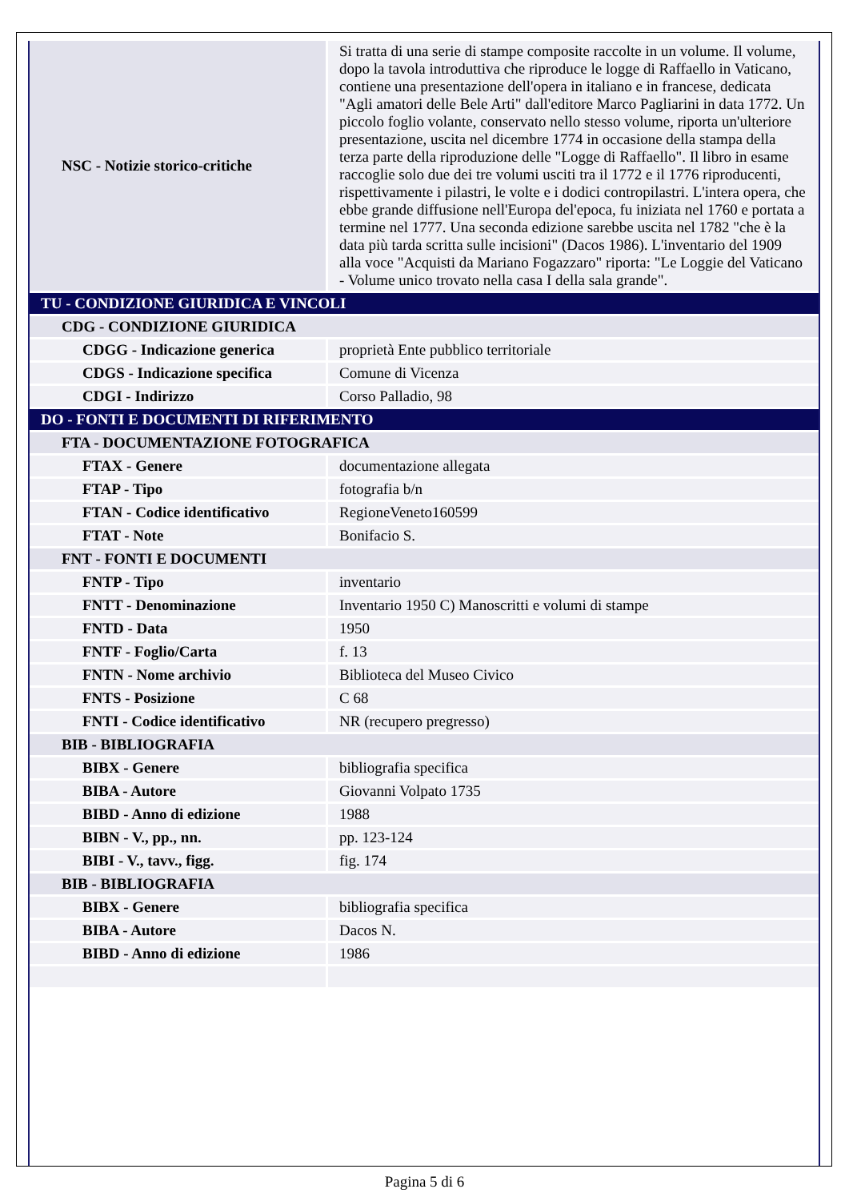| NSC - Notizie storico-critiche | Si tratta di una serie di stampe composite raccolte in un volume. Il volume, dopo la tavola introduttiva che riproduce le logge di Raffaello in Vaticano, contiene una presentazione dell'opera in italiano e in francese, dedicata "Agli amatori delle Bele Arti" dall'editore Marco Pagliarini in data 1772. Un piccolo foglio volante, conservato nello stesso volume, riporta un'ulteriore presentazione, uscita nel dicembre 1774 in occasione della stampa della terza parte della riproduzione delle "Logge di Raffaello". Il libro in esame raccoglie solo due dei tre volumi usciti tra il 1772 e il 1776 riproducenti, rispettivamente i pilastri, le volte e i dodici contropilastri. L'intera opera, che ebbe grande diffusione nell'Europa del'epoca, fu iniziata nel 1760 e portata a termine nel 1777. Una seconda edizione sarebbe uscita nel 1782 "che è la data più tarda scritta sulle incisioni" (Dacos 1986). L'inventario del 1909 alla voce "Acquisti da Mariano Fogazzaro" riporta: "Le Loggie del Vaticano - Volume unico trovato nella casa I della sala grande". |
| TU - CONDIZIONE GIURIDICA E VINCOLI | |
| CDG - CONDIZIONE GIURIDICA | |
| CDGG - Indicazione generica | proprietà Ente pubblico territoriale |
| CDGS - Indicazione specifica | Comune di Vicenza |
| CDGI - Indirizzo | Corso Palladio, 98 |
| DO - FONTI E DOCUMENTI DI RIFERIMENTO | |
| FTA - DOCUMENTAZIONE FOTOGRAFICA | |
| FTAX - Genere | documentazione allegata |
| FTAP - Tipo | fotografia b/n |
| FTAN - Codice identificativo | RegioneVeneto160599 |
| FTAT - Note | Bonifacio S. |
| FNT - FONTI E DOCUMENTI | |
| FNTP - Tipo | inventario |
| FNTT - Denominazione | Inventario 1950 C) Manoscritti e volumi di stampe |
| FNTD - Data | 1950 |
| FNTF - Foglio/Carta | f. 13 |
| FNTN - Nome archivio | Biblioteca del Museo Civico |
| FNTS - Posizione | C 68 |
| FNTI - Codice identificativo | NR (recupero pregresso) |
| BIB - BIBLIOGRAFIA | |
| BIBX - Genere | bibliografia specifica |
| BIBA - Autore | Giovanni Volpato 1735 |
| BIBD - Anno di edizione | 1988 |
| BIBN - V., pp., nn. | pp. 123-124 |
| BIBI - V., tavv., figg. | fig. 174 |
| BIB - BIBLIOGRAFIA | |
| BIBX - Genere | bibliografia specifica |
| BIBA - Autore | Dacos N. |
| BIBD - Anno di edizione | 1986 |
Pagina 5 di 6